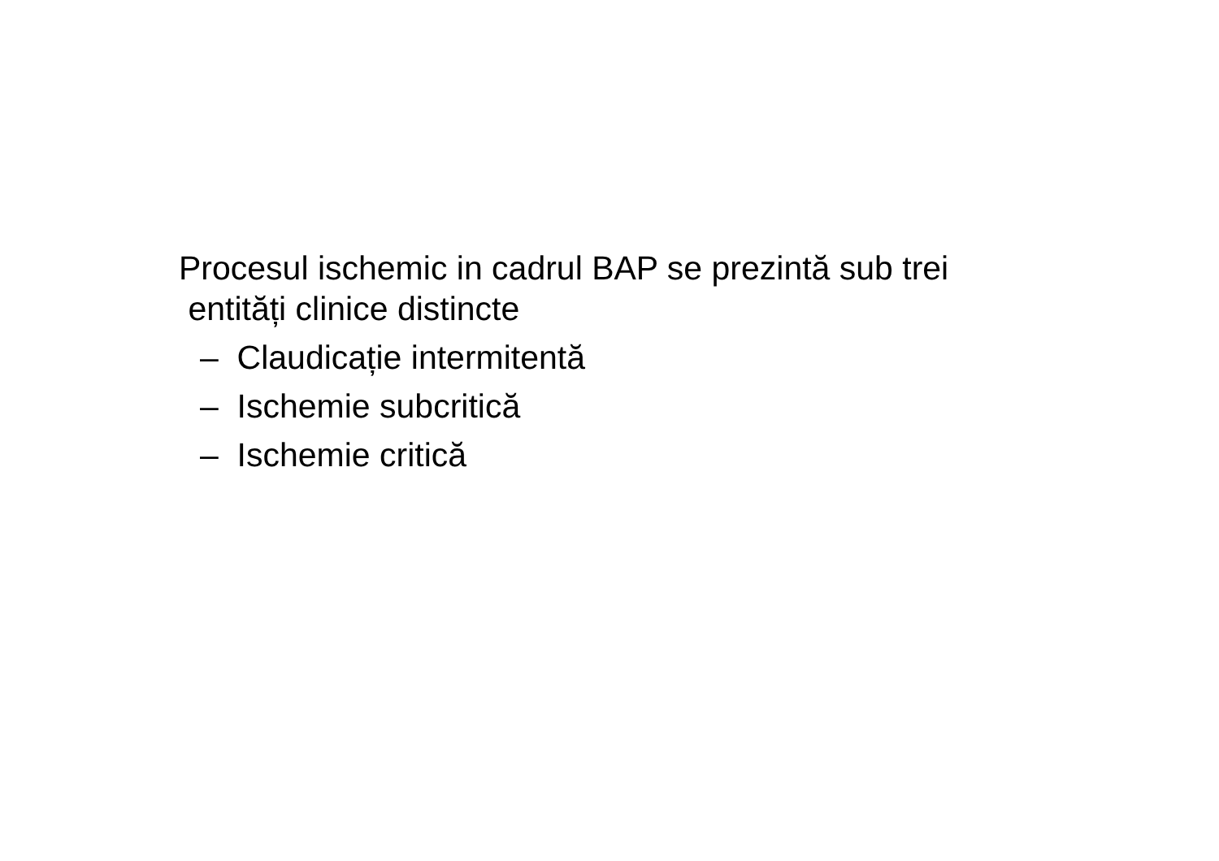Procesul ischemic in cadrul BAP se prezintă sub trei
entități clinice distincte
– Claudicație intermitentă
– Ischemie subcritică
– Ischemie critică